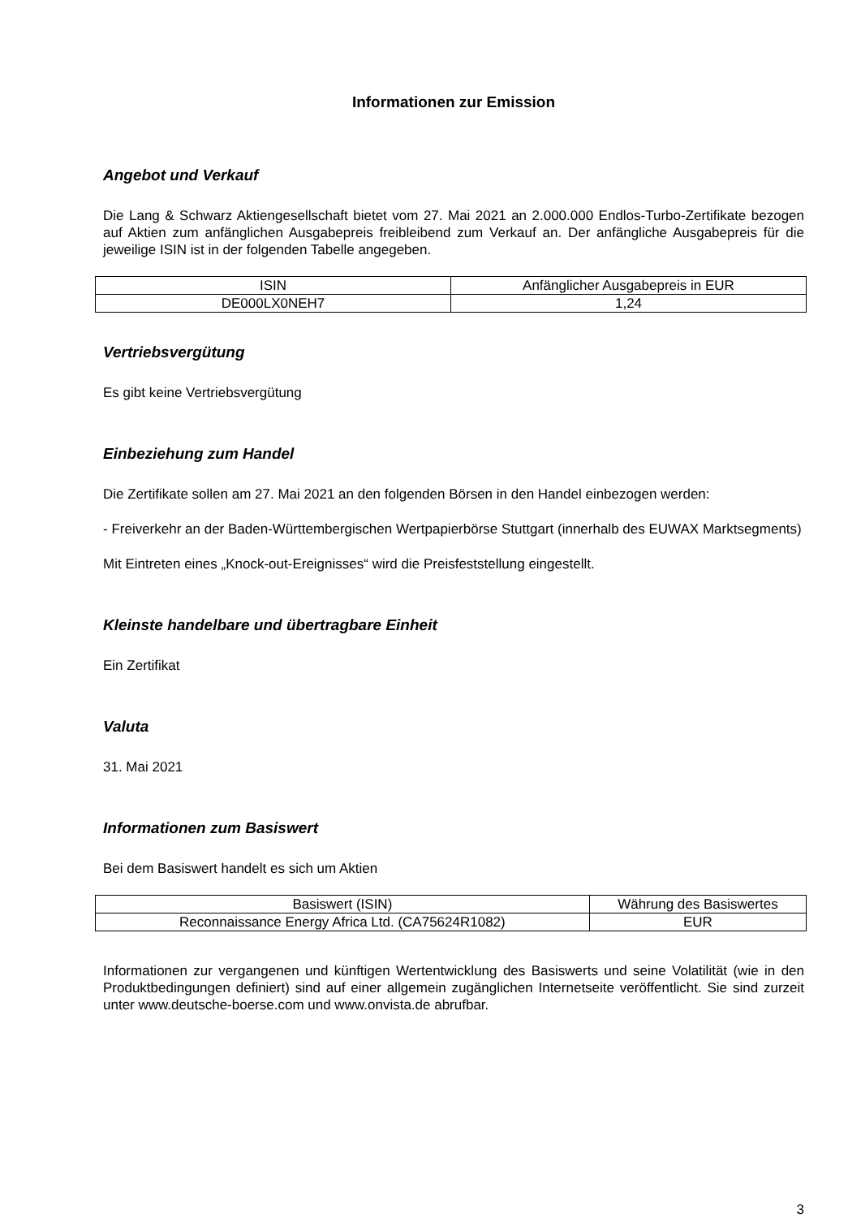Informationen zur Emission
Angebot und Verkauf
Die Lang & Schwarz Aktiengesellschaft bietet vom 27. Mai 2021 an 2.000.000 Endlos-Turbo-Zertifikate bezogen auf Aktien zum anfänglichen Ausgabepreis freibleibend zum Verkauf an. Der anfängliche Ausgabepreis für die jeweilige ISIN ist in der folgenden Tabelle angegeben.
| ISIN | Anfänglicher Ausgabepreis in EUR |
| DE000LX0NEH7 | 1,24 |
Vertriebsvergütung
Es gibt keine Vertriebsvergütung
Einbeziehung zum Handel
Die Zertifikate sollen am 27. Mai 2021 an den folgenden Börsen in den Handel einbezogen werden:
- Freiverkehr an der Baden-Württembergischen Wertpapierbörse Stuttgart (innerhalb des EUWAX Marktsegments)
Mit Eintreten eines „Knock-out-Ereignisses“ wird die Preisfeststellung eingestellt.
Kleinste handelbare und übertragbare Einheit
Ein Zertifikat
Valuta
31. Mai 2021
Informationen zum Basiswert
Bei dem Basiswert handelt es sich um Aktien
| Basiswert (ISIN) | Währung des Basiswertes |
| Reconnaissance Energy Africa Ltd. (CA75624R1082) | EUR |
Informationen zur vergangenen und künftigen Wertentwicklung des Basiswerts und seine Volatilität (wie in den Produktbedingungen definiert) sind auf einer allgemein zugänglichen Internetseite veröffentlicht. Sie sind zurzeit unter www.deutsche-boerse.com und www.onvista.de abrufbar.
3